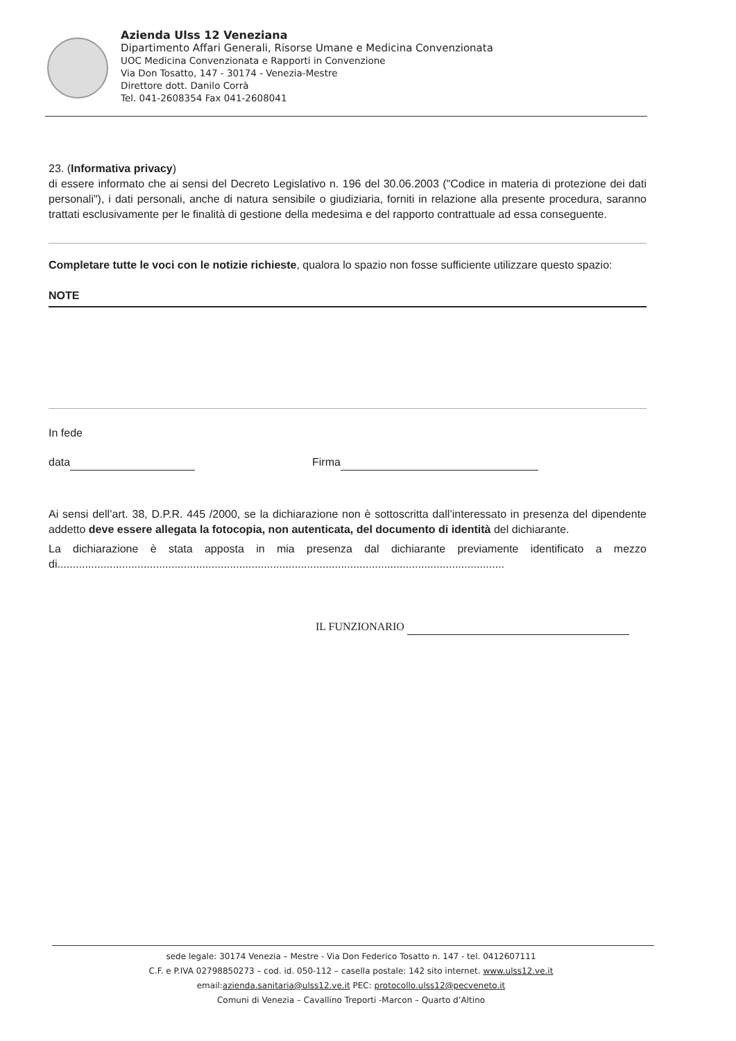Azienda Ulss 12 Veneziana
Dipartimento Affari Generali, Risorse Umane e Medicina Convenzionata
UOC Medicina Convenzionata e Rapporti in Convenzione
Via Don Tosatto, 147 - 30174 - Venezia-Mestre
Direttore dott. Danilo Corrà
Tel. 041-2608354 Fax 041-2608041
23. (Informativa privacy)
di essere informato che ai sensi del Decreto Legislativo n. 196 del 30.06.2003 ("Codice in materia di protezione dei dati personali"), i dati personali, anche di natura sensibile o giudiziaria, forniti in relazione alla presente procedura, saranno trattati esclusivamente per le finalità di gestione della medesima e del rapporto contrattuale ad essa conseguente.
Completare tutte le voci con le notizie richieste, qualora lo spazio non fosse sufficiente utilizzare questo spazio:
NOTE
In fede
data Firma
Ai sensi dell’art. 38, D.P.R. 445 /2000, se la dichiarazione non è sottoscritta dall’interessato in presenza del dipendente addetto deve essere allegata la fotocopia, non autenticata, del documento di identità del dichiarante.
La dichiarazione è stata apposta in mia presenza dal dichiarante previamente identificato a mezzo di.................................................................................................................................................
IL FUNZIONARIO
sede legale: 30174 Venezia – Mestre - Via Don Federico Tosatto n. 147 - tel. 0412607111
C.F. e P.IVA 02798850273 – cod. id. 050-112 – casella postale: 142 sito internet. www.ulss12.ve.it
email:azienda.sanitaria@ulss12.ve.it PEC: protocollo.ulss12@pecveneto.it
Comuni di Venezia – Cavallino Treporti -Marcon – Quarto d’Altino